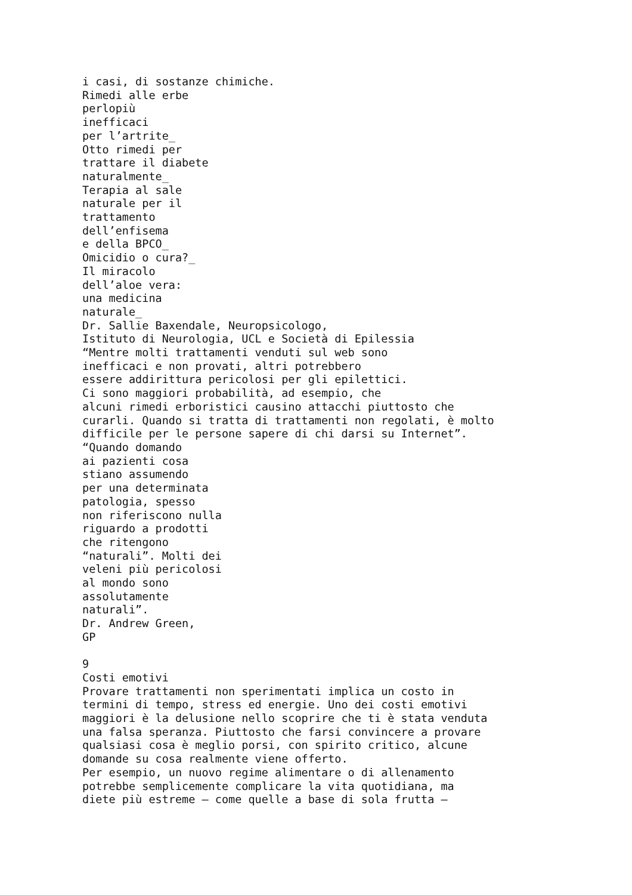i casi, di sostanze chimiche.
Rimedi alle erbe
perlopiù
inefficaci
per l’artrite_
Otto rimedi per
trattare il diabete
naturalmente_
Terapia al sale
naturale per il
trattamento
dell’enfisema
e della BPCO_
Omicidio o cura?_
Il miracolo
dell’aloe vera:
una medicina
naturale_
Dr. Sallie Baxendale, Neuropsicologo,
Istituto di Neurologia, UCL e Società di Epilessia
“Mentre molti trattamenti venduti sul web sono
inefficaci e non provati, altri potrebbero
essere addirittura pericolosi per gli epilettici.
Ci sono maggiori probabilità, ad esempio, che
alcuni rimedi erboristici causino attacchi piuttosto che
curarli. Quando si tratta di trattamenti non regolati, è molto
difficile per le persone sapere di chi darsi su Internet”.
“Quando domando
ai pazienti cosa
stiano assumendo
per una determinata
patologia, spesso
non riferiscono nulla
riguardo a prodotti
che ritengono
“naturali”. Molti dei
veleni più pericolosi
al mondo sono
assolutamente
naturali”.
Dr. Andrew Green,
GP

9
Costi emotivi
Provare trattamenti non sperimentati implica un costo in
termini di tempo, stress ed energie. Uno dei costi emotivi
maggiori è la delusione nello scoprire che ti è stata venduta
una falsa speranza. Piuttosto che farsi convincere a provare
qualsiasi cosa è meglio porsi, con spirito critico, alcune
domande su cosa realmente viene offerto.
Per esempio, un nuovo regime alimentare o di allenamento
potrebbe semplicemente complicare la vita quotidiana, ma
diete più estreme – come quelle a base di sola frutta –